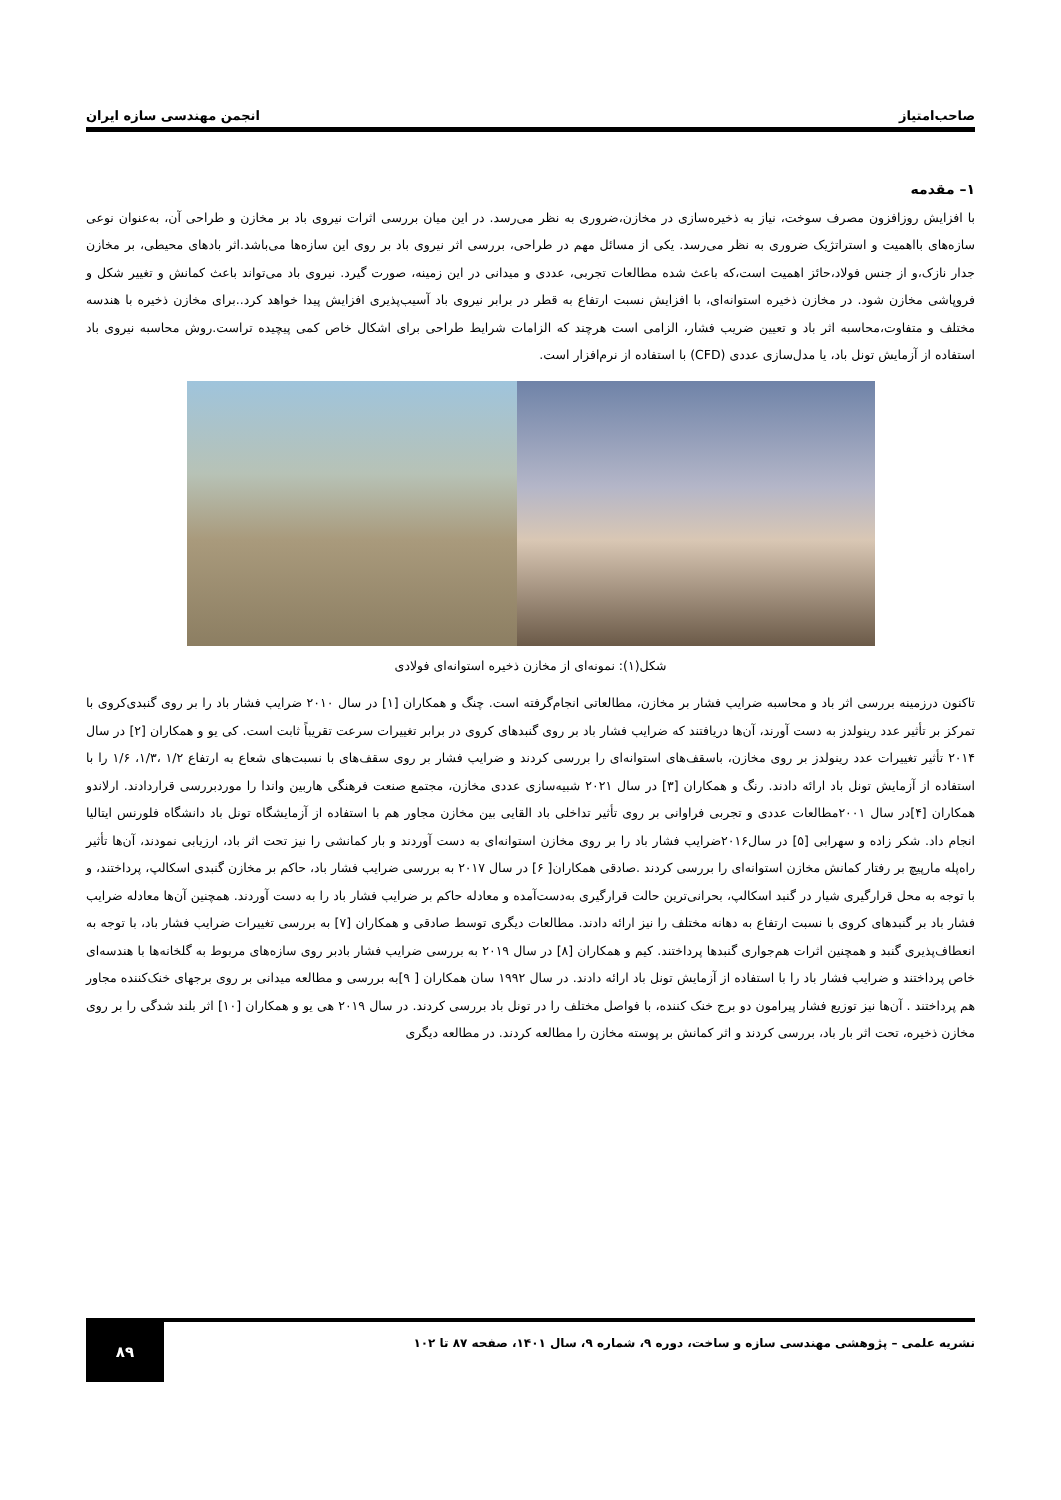صاحب‌امتیاز انجمن مهندسی سازه ایران
۱– مقدمه
با افزایش روزافزون مصرف سوخت، نیاز به ذخیره‌سازی در مخازن،ضروری به نظر می‌رسد. در این میان بررسی اثرات نیروی باد بر مخازن و طراحی آن، به‌عنوان نوعی سازه‌های بااهمیت و استراتژیک ضروری به نظر می‌رسد. یکی از مسائل مهم در طراحی، بررسی اثر نیروی باد بر روی این سازه‌ها می‌باشد.اثر بادهای محیطی، بر مخازن جدار نازک،و از جنس فولاد،حائز اهمیت است،که باعث شده مطالعات تجربی، عددی و میدانی در این زمینه، صورت گیرد. نیروی باد می‌تواند باعث کمانش و تغییر شکل و فروپاشی مخازن شود. در مخازن ذخیره استوانه‌ای، با افزایش نسبت ارتفاع به قطر در برابر نیروی باد آسیب‌پذیری افزایش پیدا خواهد کرد..برای مخازن ذخیره با هندسه مختلف و متفاوت،محاسبه اثر باد و تعیین ضریب فشار، الزامی است هرچند که الزامات شرایط طراحی برای اشکال خاص کمی پیچیده تراست.روش محاسبه نیروی باد استفاده از آزمایش تونل باد، یا مدل‌سازی عددی (CFD) با استفاده از نرم‌افزار است.
شکل(۱): نمونه‌ای از مخازن ذخیره استوانه‌ای فولادی
تاکنون درزمینه بررسی اثر باد و محاسبه ضرایب فشار بر مخازن، مطالعاتی انجام‌گرفته است. چنگ و همکاران [۱] در سال ۲۰۱۰ ضرایب فشار باد را بر روی گنبدی‌کروی با تمرکز بر تأثیر عدد رینولدز به دست آورند، آن‌ها دریافتند که ضرایب فشار باد بر روی گنبدهای کروی در برابر تغییرات سرعت تقریباً ثابت است. کی یو و همکاران [۲] در سال ۲۰۱۴ تأثیر تغییرات عدد رینولدز بر روی مخازن، باسقف‌های استوانه‌ای را بررسی کردند و ضرایب فشار بر روی سقف‌های با نسبت‌های شعاع به ارتفاع ۱/۲ ،۱/۳، ۱/۶ را با استفاده از آزمایش تونل باد ارائه دادند. رنگ و همکاران [۳] در سال ۲۰۲۱ شبیه‌سازی عددی مخازن، مجتمع صنعت فرهنگی هاربین واندا را موردبررسی قراردادند. ارلاندو همکاران [۴]در سال ۲۰۰۱مطالعات عددی و تجربی فراوانی بر روی تأثیر تداخلی باد القایی بین مخازن مجاور هم با استفاده از آزمایشگاه تونل باد دانشگاه فلورنس ایتالیا انجام داد. شکر زاده و سهرابی [۵] در سال۲۰۱۶ضرایب فشار باد را بر روی مخازن استوانه‌ای به دست آوردند و بار کمانشی را نیز تحت اثر باد، ارزیابی نمودند، آن‌ها تأثیر راه‌پله مارپیچ بر رفتار کمانش مخازن استوانه‌ای را بررسی کردند .صادقی همکاران[ ۶] در سال ۲۰۱۷ به بررسی ضرایب فشار باد، حاکم بر مخازن گنبدی اسکالپ، پرداختند، و با توجه به محل قرارگیری شیار در گنبد اسکالپ، بحرانی‌ترین حالت قرارگیری به‌دست‌آمده و معادله حاکم بر ضرایب فشار باد را به دست آوردند. همچنین آن‌ها معادله ضرایب فشار باد بر گنبدهای کروی با نسبت ارتفاع به دهانه مختلف را نیز ارائه دادند. مطالعات دیگری توسط صادقی و همکاران [۷] به بررسی تغییرات ضرایب فشار باد، با توجه به انعطاف‌پذیری گنبد و همچنین اثرات هم‌جواری گنبدها پرداختند. کیم و همکاران [۸] در سال ۲۰۱۹ به بررسی ضرایب فشار بادبر روی سازه‌های مربوط به گلخانه‌ها با هندسه‌ای خاص پرداختند و ضرایب فشار باد را با استفاده از آزمایش تونل باد ارائه دادند. در سال ۱۹۹۲ سان همکاران [ ۹]به بررسی و مطالعه میدانی بر روی برجهای خنک‌کننده مجاور هم پرداختند . آن‌ها نیز توزیع فشار پیرامون دو برج خنک کننده، با فواصل مختلف را در تونل باد بررسی کردند. در سال ۲۰۱۹ هی یو و همکاران [۱۰] اثر بلند شدگی را بر روی مخازن ذخیره، تحت اثر بار باد، بررسی کردند و اثر کمانش بر پوسته مخازن را مطالعه کردند. در مطالعه دیگری
نشریه علمی – پژوهشی مهندسی سازه و ساخت، دوره ۹، شماره ۹، سال ۱۴۰۱، صفحه ۸۷ تا ۱۰۲ ۸۹